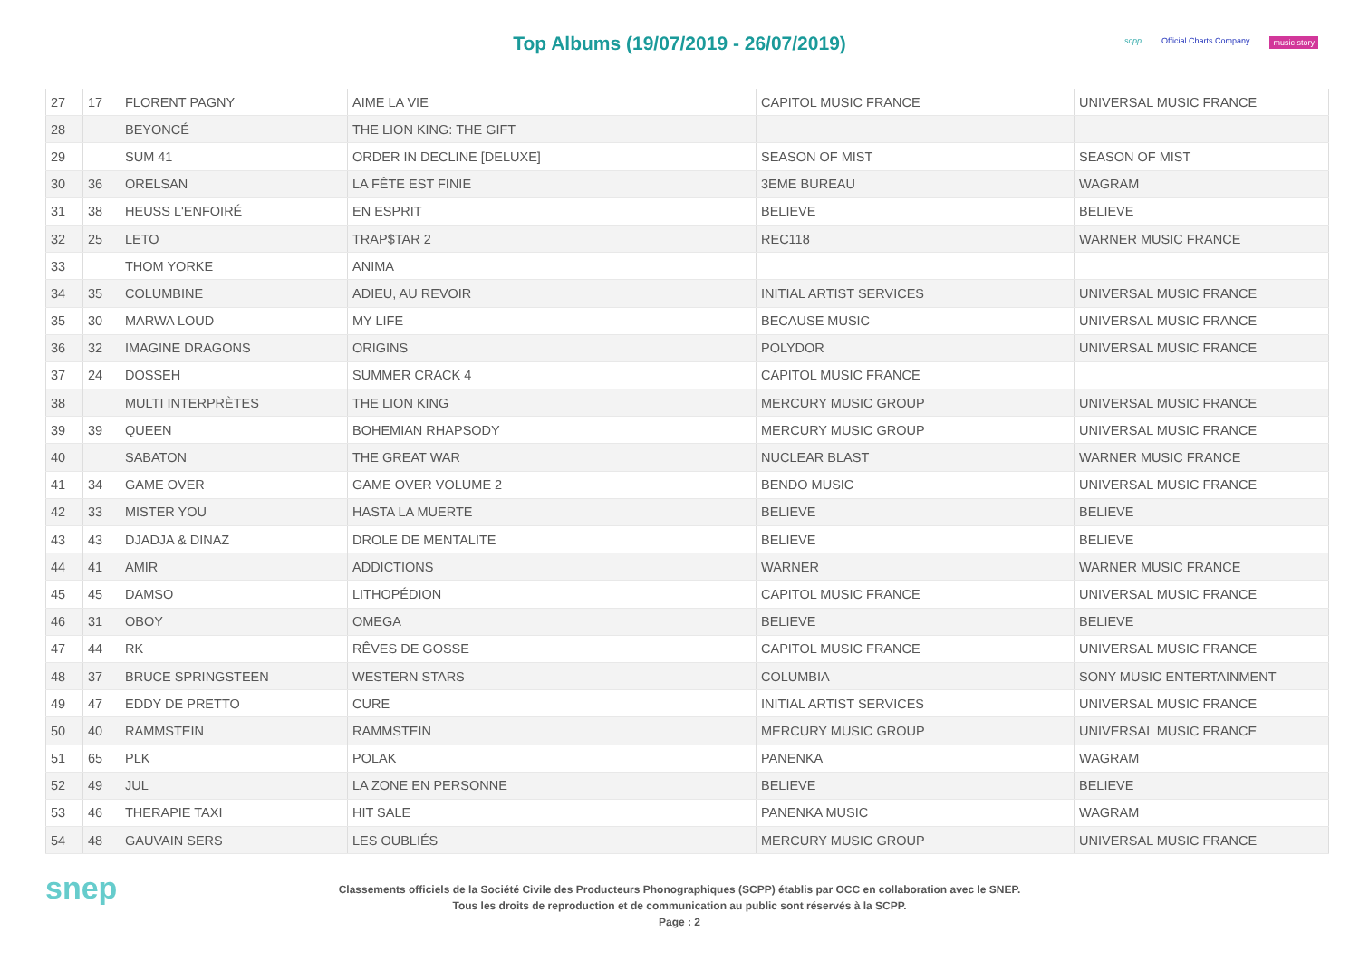Top Albums (19/07/2019 - 26/07/2019)
scpp Official Charts Company music story
| 27 | 17 | FLORENT PAGNY | AIME LA VIE | CAPITOL MUSIC FRANCE | UNIVERSAL MUSIC FRANCE |
| 28 | | BEYONCÉ | THE LION KING: THE GIFT | | |
| 29 | | SUM 41 | ORDER IN DECLINE [DELUXE] | SEASON OF MIST | SEASON OF MIST |
| 30 | 36 | ORELSAN | LA FÊTE EST FINIE | 3EME BUREAU | WAGRAM |
| 31 | 38 | HEUSS L'ENFOIRÉ | EN ESPRIT | BELIEVE | BELIEVE |
| 32 | 25 | LETO | TRAP$TAR 2 | REC118 | WARNER MUSIC FRANCE |
| 33 | | THOM YORKE | ANIMA | | |
| 34 | 35 | COLUMBINE | ADIEU, AU REVOIR | INITIAL ARTIST SERVICES | UNIVERSAL MUSIC FRANCE |
| 35 | 30 | MARWA LOUD | MY LIFE | BECAUSE MUSIC | UNIVERSAL MUSIC FRANCE |
| 36 | 32 | IMAGINE DRAGONS | ORIGINS | POLYDOR | UNIVERSAL MUSIC FRANCE |
| 37 | 24 | DOSSEH | SUMMER CRACK 4 | CAPITOL MUSIC FRANCE | |
| 38 | | MULTI INTERPRÈTES | THE LION KING | MERCURY MUSIC GROUP | UNIVERSAL MUSIC FRANCE |
| 39 | 39 | QUEEN | BOHEMIAN RHAPSODY | MERCURY MUSIC GROUP | UNIVERSAL MUSIC FRANCE |
| 40 | | SABATON | THE GREAT WAR | NUCLEAR BLAST | WARNER MUSIC FRANCE |
| 41 | 34 | GAME OVER | GAME OVER VOLUME 2 | BENDO MUSIC | UNIVERSAL MUSIC FRANCE |
| 42 | 33 | MISTER YOU | HASTA LA MUERTE | BELIEVE | BELIEVE |
| 43 | 43 | DJADJA & DINAZ | DROLE DE MENTALITE | BELIEVE | BELIEVE |
| 44 | 41 | AMIR | ADDICTIONS | WARNER | WARNER MUSIC FRANCE |
| 45 | 45 | DAMSO | LITHOPÉDION | CAPITOL MUSIC FRANCE | UNIVERSAL MUSIC FRANCE |
| 46 | 31 | OBOY | OMEGA | BELIEVE | BELIEVE |
| 47 | 44 | RK | RÊVES DE GOSSE | CAPITOL MUSIC FRANCE | UNIVERSAL MUSIC FRANCE |
| 48 | 37 | BRUCE SPRINGSTEEN | WESTERN STARS | COLUMBIA | SONY MUSIC ENTERTAINMENT |
| 49 | 47 | EDDY DE PRETTO | CURE | INITIAL ARTIST SERVICES | UNIVERSAL MUSIC FRANCE |
| 50 | 40 | RAMMSTEIN | RAMMSTEIN | MERCURY MUSIC GROUP | UNIVERSAL MUSIC FRANCE |
| 51 | 65 | PLK | POLAK | PANENKA | WAGRAM |
| 52 | 49 | JUL | LA ZONE EN PERSONNE | BELIEVE | BELIEVE |
| 53 | 46 | THERAPIE TAXI | HIT SALE | PANENKA MUSIC | WAGRAM |
| 54 | 48 | GAUVAIN SERS | LES OUBLIÉS | MERCURY MUSIC GROUP | UNIVERSAL MUSIC FRANCE |
snep
Classements officiels de la Société Civile des Producteurs Phonographiques (SCPP) établis par OCC en collaboration avec le SNEP.
Tous les droits de reproduction et de communication au public sont réservés à la SCPP.
Page : 2